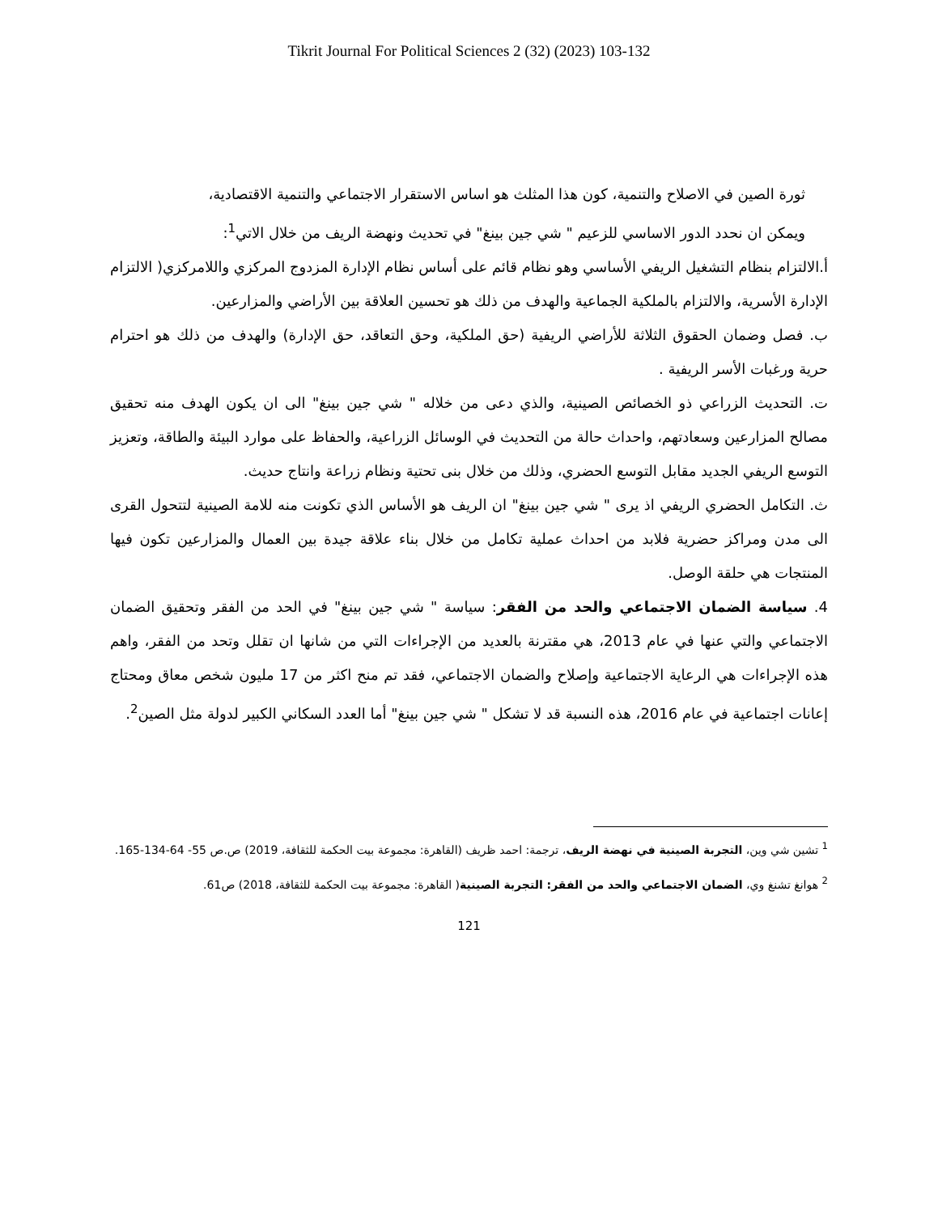Tikrit Journal For Political Sciences 2 (32) (2023) 103-132
ثورة الصين في الاصلاح والتنمية، كون هذا المثلث هو اساس الاستقرار الاجتماعي والتنمية الاقتصادية،
ويمكن ان نحدد الدور الاساسي للزعيم " شي جين بينغ" في تحديث ونهضة الريف من خلال الاتي<sup>1</sup>:
أ.الالتزام بنظام التشغيل الريفي الأساسي وهو نظام قائم على أساس نظام الإدارة المزدوج المركزي واللامركزي( الالتزام الإدارة الأسرية، والالتزام بالملكية الجماعية والهدف من ذلك هو تحسين العلاقة بين الأراضي والمزارعين.
ب. فصل وضمان الحقوق الثلاثة للأراضي الريفية (حق الملكية، وحق التعاقد، حق الإدارة) والهدف من ذلك هو احترام حرية ورغبات الأسر الريفية .
ت. التحديث الزراعي ذو الخصائص الصينية، والذي دعى من خلاله " شي جين بينغ" الى ان يكون الهدف منه تحقيق مصالح المزارعين وسعادتهم، واحداث حالة من التحديث في الوسائل الزراعية، والحفاظ على موارد البيئة والطاقة، وتعزيز التوسع الريفي الجديد مقابل التوسع الحضري، وذلك من خلال بنى تحتية ونظام زراعة وانتاج حديث.
ث. التكامل الحضري الريفي اذ يرى " شي جين بينغ" ان الريف هو الأساس الذي تكونت منه للامة الصينية لتتحول القرى الى مدن ومراكز حضرية فلابد من احداث عملية تكامل من خلال بناء علاقة جيدة بين العمال والمزارعين تكون فيها المنتجات هي حلقة الوصل.
4. سياسة الضمان الاجتماعي والحد من الفقر: سياسة " شي جين بينغ" في الحد من الفقر وتحقيق الضمان الاجتماعي والتي عنها في عام 2013، هي مقترنة بالعديد من الإجراءات التي من شانها ان تقلل وتحد من الفقر، واهم هذه الإجراءات هي الرعاية الاجتماعية وإصلاح والضمان الاجتماعي، فقد تم منح اكثر من 17 مليون شخص معاق ومحتاج إعانات اجتماعية في عام 2016، هذه النسبة قد لا تشكل " شي جين بينغ" أما العدد السكاني الكبير لدولة مثل الصين<sup>2</sup>.
<sup>1</sup> تشين شي وين، التجربة الصينية في نهضة الريف، ترجمة: احمد ظريف (القاهرة: مجموعة بيت الحكمة للثقافة، 2019) ص.ص 55- 64-134-165.
<sup>2</sup> هوانغ تشنغ وي، الضمان الاجتماعي والحد من الفقر: التجربة الصينية( القاهرة: مجموعة بيت الحكمة للثقافة، 2018) ص61.
121